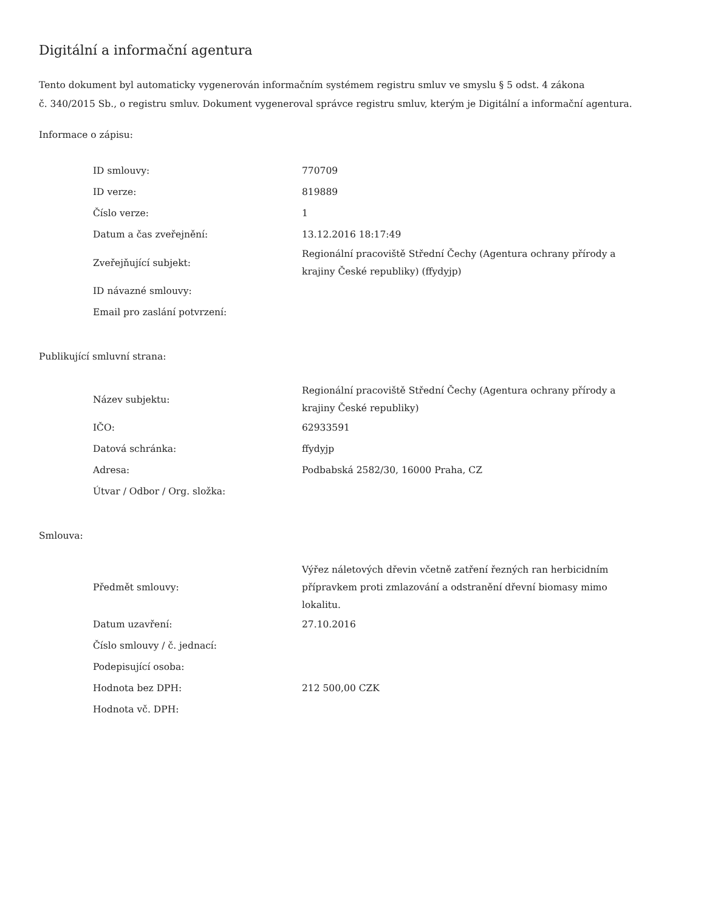Digitální a informační agentura
Tento dokument byl automaticky vygenerován informačním systémem registru smluv ve smyslu § 5 odst. 4 zákona
č. 340/2015 Sb., o registru smluv. Dokument vygeneroval správce registru smluv, kterým je Digitální a informační agentura.
Informace o zápisu:
| ID smlouvy: | 770709 |
| ID verze: | 819889 |
| Číslo verze: | 1 |
| Datum a čas zveřejnění: | 13.12.2016 18:17:49 |
| Zveřejňující subjekt: | Regionální pracoviště Střední Čechy (Agentura ochrany přírody a krajiny České republiky) (ffydyjp) |
| ID návazné smlouvy: | |
| Email pro zaslání potvrzení: | |
Publikující smluvní strana:
| Název subjektu: | Regionální pracoviště Střední Čechy (Agentura ochrany přírody a krajiny České republiky) |
| IČO: | 62933591 |
| Datová schránka: | ffydyjp |
| Adresa: | Podbabská 2582/30, 16000 Praha, CZ |
| Útvar / Odbor / Org. složka: | |
Smlouva:
| Předmět smlouvy: | Výřez náletových dřevin včetně zatření řezných ran herbicidním přípravkem proti zmlazování a odstranění dřevní biomasy mimo lokalitu. |
| Datum uzavření: | 27.10.2016 |
| Číslo smlouvy / č. jednací: | |
| Podepisující osoba: | |
| Hodnota bez DPH: | 212 500,00 CZK |
| Hodnota vč. DPH: | |